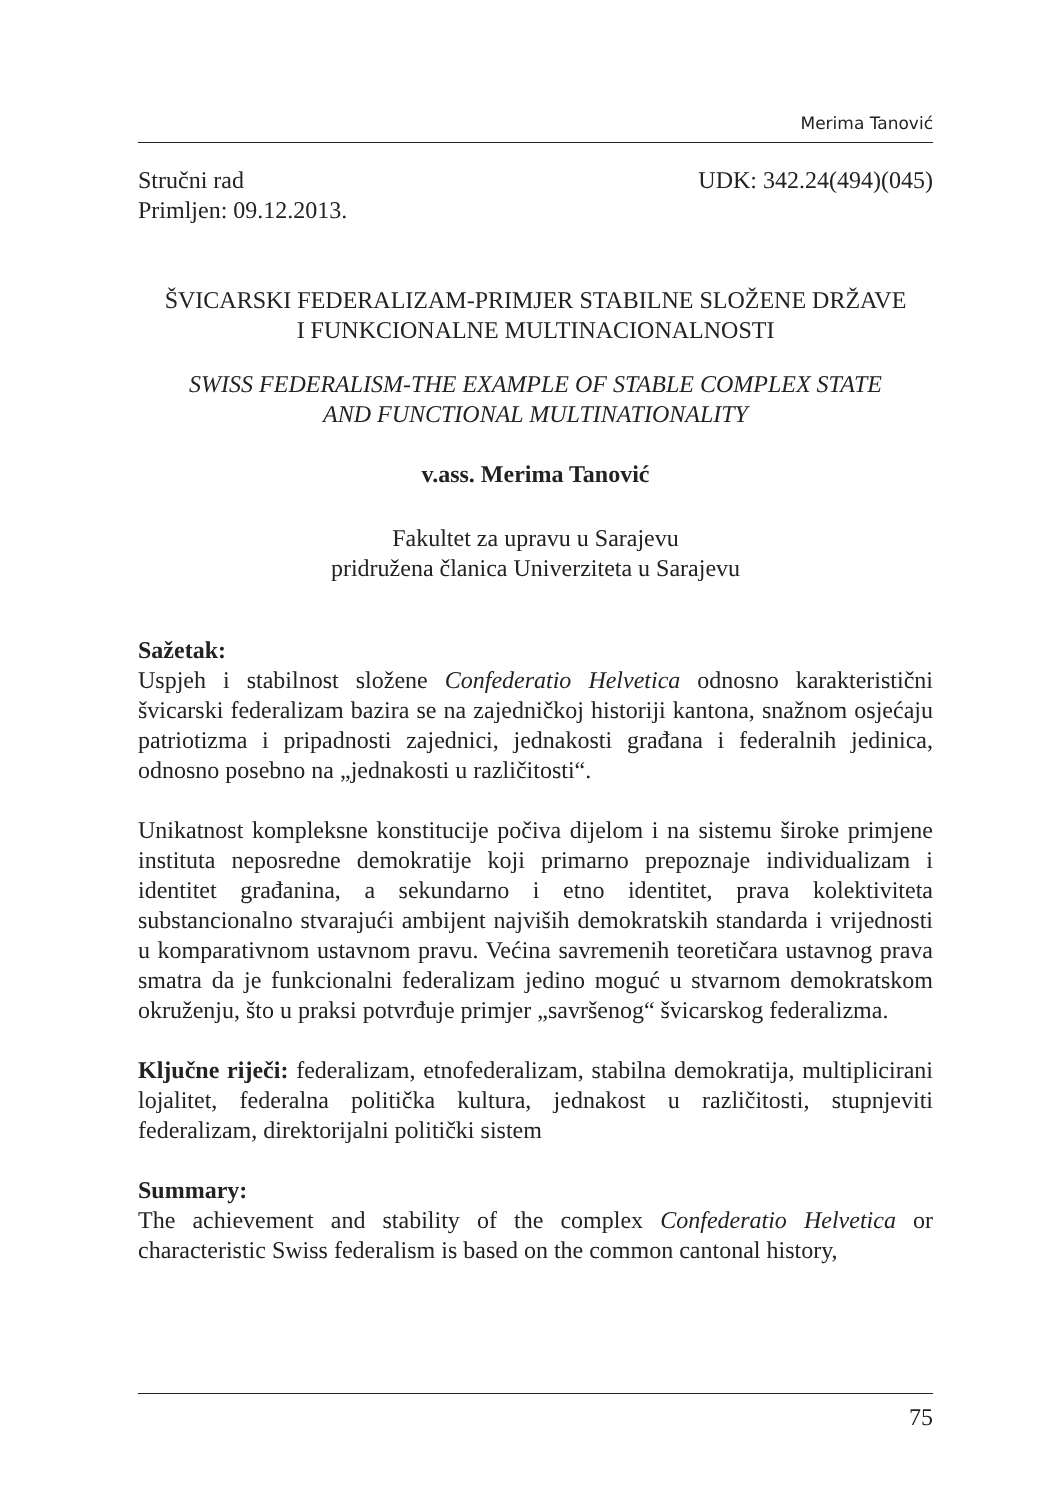Merima Tanović
Stručni rad UDK: 342.24(494)(045)
Primljen: 09.12.2013.
ŠVICARSKI FEDERALIZAM-PRIMJER STABILNE SLOŽENE DRŽAVE
I FUNKCIONALNE MULTINACIONALNOSTI
SWISS FEDERALISM-THE EXAMPLE OF STABLE COMPLEX STATE
AND FUNCTIONAL MULTINATIONALITY
v.ass. Merima Tanović
Fakultet za upravu u Sarajevu
pridružena članica Univerziteta u Sarajevu
Sažetak:
Uspjeh i stabilnost složene Confederatio Helvetica odnosno karakteristični švicarski federalizam bazira se na zajedničkoj historiji kantona, snažnom osjećaju patriotizma i pripadnosti zajednici, jednakosti građana i federalnih jedinica, odnosno posebno na „jednakosti u različitosti“.
Unikatnost kompleksne konstitucije počiva dijelom i na sistemu široke primjene instituta neposredne demokratije koji primarno prepoznaje individualizam i identitet građanina, a sekundarno i etno identitet, prava kolektiviteta substancionalno stvarajući ambijent najviših demokratskih standarda i vrijednosti u komparativnom ustavnom pravu. Većina savremenih teoretičara ustavnog prava smatra da je funkcionalni federalizam jedino moguć u stvarnom demokratskom okruženju, što u praksi potvrđuje primjer „savršenog“ švicarskog federalizma.
Ključne riječi: federalizam, etnofederalizam, stabilna demokratija, multiplicirani lojalitet, federalna politička kultura, jednakost u različitosti, stupnjeviti federalizam, direktorijalni politički sistem
Summary:
The achievement and stability of the complex Confederatio Helvetica or characteristic Swiss federalism is based on the common cantonal history,
75